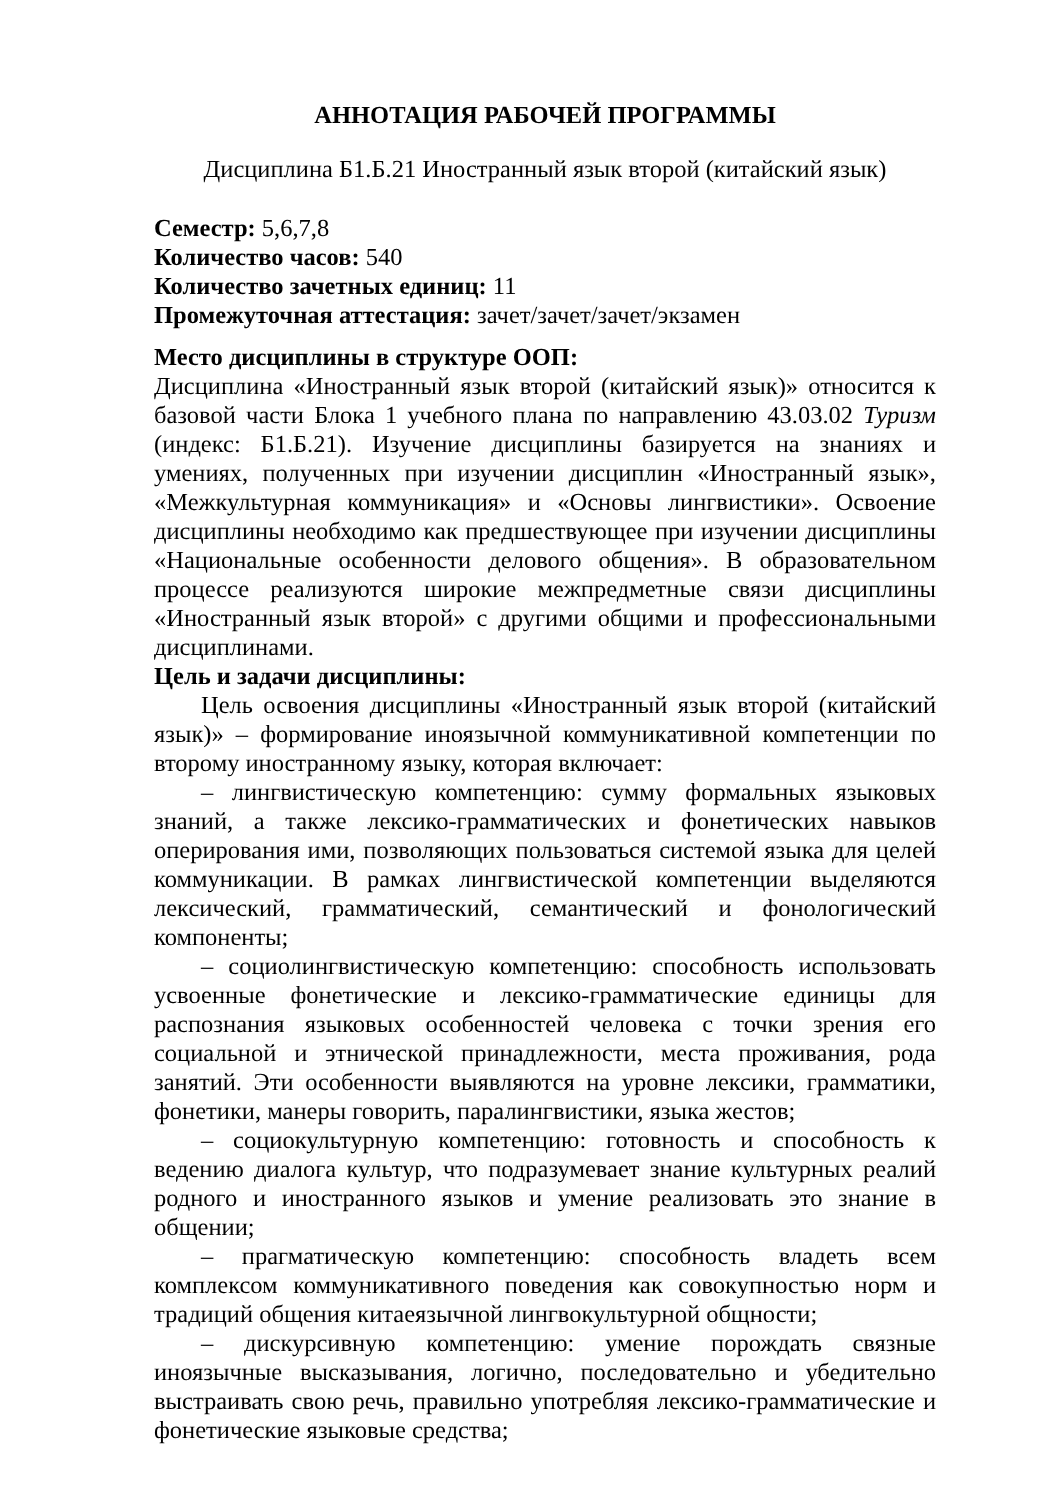АННОТАЦИЯ РАБОЧЕЙ ПРОГРАММЫ
Дисциплина Б1.Б.21 Иностранный язык второй (китайский язык)
Семестр: 5,6,7,8
Количество часов: 540
Количество зачетных единиц: 11
Промежуточная аттестация: зачет/зачет/зачет/экзамен
Место дисциплины в структуре ООП:
Дисциплина «Иностранный язык второй (китайский язык)» относится к базовой части Блока 1 учебного плана по направлению 43.03.02 Туризм (индекс: Б1.Б.21). Изучение дисциплины базируется на знаниях и умениях, полученных при изучении дисциплин «Иностранный язык», «Межкультурная коммуникация» и «Основы лингвистики». Освоение дисциплины необходимо как предшествующее при изучении дисциплины «Национальные особенности делового общения». В образовательном процессе реализуются широкие межпредметные связи дисциплины «Иностранный язык второй» с другими общими и профессиональными дисциплинами.
Цель и задачи дисциплины:
Цель освоения дисциплины «Иностранный язык второй (китайский язык)» – формирование иноязычной коммуникативной компетенции по второму иностранному языку, которая включает:
– лингвистическую компетенцию: сумму формальных языковых знаний, а также лексико-грамматических и фонетических навыков оперирования ими, позволяющих пользоваться системой языка для целей коммуникации. В рамках лингвистической компетенции выделяются лексический, грамматический, семантический и фонологический компоненты;
– социолингвистическую компетенцию: способность использовать усвоенные фонетические и лексико-грамматические единицы для распознания языковых особенностей человека с точки зрения его социальной и этнической принадлежности, места проживания, рода занятий. Эти особенности выявляются на уровне лексики, грамматики, фонетики, манеры говорить, паралингвистики, языка жестов;
– социокультурную компетенцию: готовность и способность к ведению диалога культур, что подразумевает знание культурных реалий родного и иностранного языков и умение реализовать это знание в общении;
– прагматическую компетенцию: способность владеть всем комплексом коммуникативного поведения как совокупностью норм и традиций общения китаеязычной лингвокультурной общности;
– дискурсивную компетенцию: умение порождать связные иноязычные высказывания, логично, последовательно и убедительно выстраивать свою речь, правильно употребляя лексико-грамматические и фонетические языковые средства;